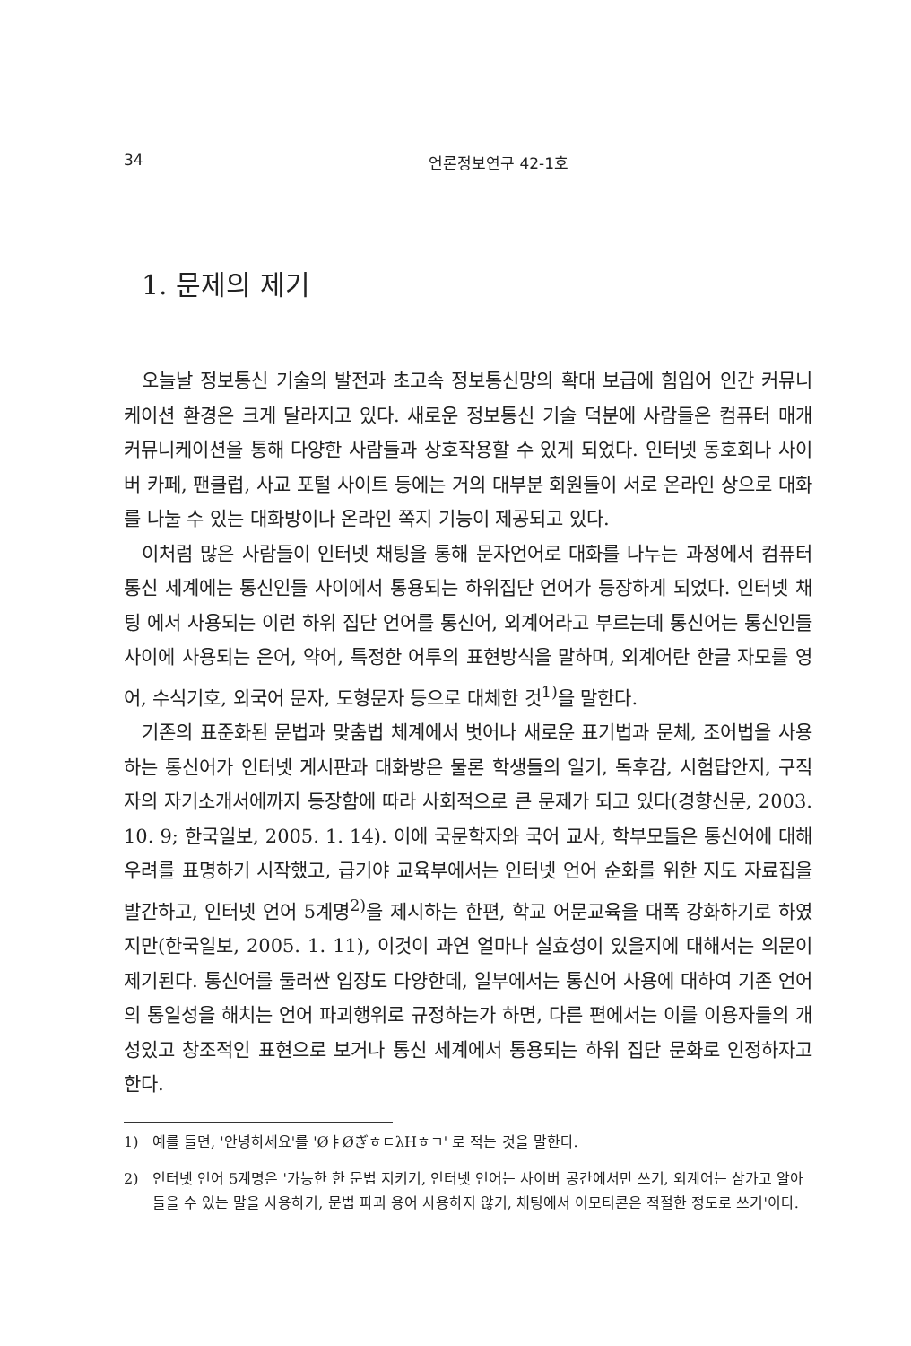34 언론정보연구 42-1호
1. 문제의 제기
오늘날 정보통신 기술의 발전과 초고속 정보통신망의 확대 보급에 힘입어 인간 커뮤니케이션 환경은 크게 달라지고 있다. 새로운 정보통신 기술 덕분에 사람들은 컴퓨터 매개 커뮤니케이션을 통해 다양한 사람들과 상호작용할 수 있게 되었다. 인터넷 동호회나 사이버 카페, 팬클럽, 사교 포털 사이트 등에는 거의 대부분 회원들이 서로 온라인 상으로 대화를 나눌 수 있는 대화방이나 온라인 쪽지 기능이 제공되고 있다.
이처럼 많은 사람들이 인터넷 채팅을 통해 문자언어로 대화를 나누는 과정에서 컴퓨터 통신 세계에는 통신인들 사이에서 통용되는 하위집단 언어가 등장하게 되었다. 인터넷 채팅 에서 사용되는 이런 하위 집단 언어를 통신어, 외계어라고 부르는데 통신어는 통신인들 사이에 사용되는 은어, 약어, 특정한 어투의 표현방식을 말하며, 외계어란 한글 자모를 영어, 수식기호, 외국어 문자, 도형문자 등으로 대체한 것<sup>1)</sup>을 말한다.
기존의 표준화된 문법과 맞춤법 체계에서 벗어나 새로운 표기법과 문체, 조어법을 사용하는 통신어가 인터넷 게시판과 대화방은 물론 학생들의 일기, 독후감, 시험답안지, 구직자의 자기소개서에까지 등장함에 따라 사회적으로 큰 문제가 되고 있다(경향신문, 2003. 10. 9; 한국일보, 2005. 1. 14). 이에 국문학자와 국어 교사, 학부모들은 통신어에 대해 우려를 표명하기 시작했고, 급기야 교육부에서는 인터넷 언어 순화를 위한 지도 자료집을 발간하고, 인터넷 언어 5계명<sup>2)</sup>을 제시하는 한편, 학교 어문교육을 대폭 강화하기로 하였지만(한국일보, 2005. 1. 11), 이것이 과연 얼마나 실효성이 있을지에 대해서는 의문이 제기된다. 통신어를 둘러싼 입장도 다양한데, 일부에서는 통신어 사용에 대하여 기존 언어의 통일성을 해치는 언어 파괴행위로 규정하는가 하면, 다른 편에서는 이를 이용자들의 개성있고 창조적인 표현으로 보거나 통신 세계에서 통용되는 하위 집단 문화로 인정하자고 한다.
1) 예를 들면, '안녕하세요'를 'ØㅑØぎㅎㄷλHㅎㄱ' 로 적는 것을 말한다.
2) 인터넷 언어 5계명은 '가능한 한 문법 지키기, 인터넷 언어는 사이버 공간에서만 쓰기, 외계어는 삼가고 알아들을 수 있는 말을 사용하기, 문법 파괴 용어 사용하지 않기, 채팅에서 이모티콘은 적절한 정도로 쓰기'이다.